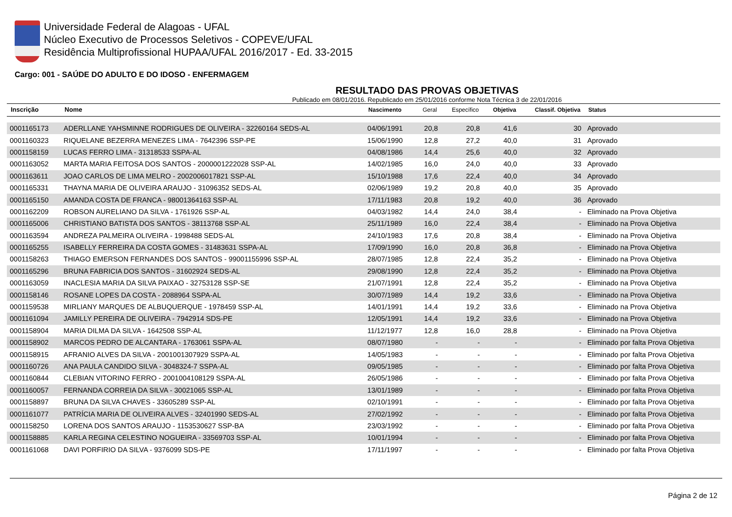Universidade Federal de Alagoas - UFAL
Núcleo Executivo de Processos Seletivos - COPEVE/UFAL
Residência Multiprofissional HUPAA/UFAL 2016/2017 - Ed. 33-2015
Cargo: 001 - SAÚDE DO ADULTO E DO IDOSO - ENFERMAGEM
RESULTADO DAS PROVAS OBJETIVAS
Publicado em 08/01/2016. Republicado em 25/01/2016 conforme Nota Técnica 3 de 22/01/2016
| Inscrição | Nome | Nascimento | Geral | Específico | Objetiva | Classif. Objetiva | Status |
| --- | --- | --- | --- | --- | --- | --- | --- |
| 0001165173 | ADERLLANE YAHSMINNE RODRIGUES DE OLIVEIRA - 32260164 SEDS-AL | 04/06/1991 | 20,8 | 20,8 | 41,6 | 30 | Aprovado |
| 0001160323 | RIQUELANE BEZERRA MENEZES LIMA - 7642396 SSP-PE | 15/06/1990 | 12,8 | 27,2 | 40,0 | 31 | Aprovado |
| 0001158159 | LUCAS FERRO LIMA - 31318533 SSPA-AL | 04/08/1986 | 14,4 | 25,6 | 40,0 | 32 | Aprovado |
| 0001163052 | MARTA MARIA FEITOSA DOS SANTOS - 2000001222028 SSP-AL | 14/02/1985 | 16,0 | 24,0 | 40,0 | 33 | Aprovado |
| 0001163611 | JOAO CARLOS DE LIMA MELRO - 2002006017821 SSP-AL | 15/10/1988 | 17,6 | 22,4 | 40,0 | 34 | Aprovado |
| 0001165331 | THAYNA MARIA DE OLIVEIRA ARAUJO - 31096352 SEDS-AL | 02/06/1989 | 19,2 | 20,8 | 40,0 | 35 | Aprovado |
| 0001165150 | AMANDA COSTA DE FRANCA - 98001364163 SSP-AL | 17/11/1983 | 20,8 | 19,2 | 40,0 | 36 | Aprovado |
| 0001162209 | ROBSON AURELIANO DA SILVA - 1761926 SSP-AL | 04/03/1982 | 14,4 | 24,0 | 38,4 | - | Eliminado na Prova Objetiva |
| 0001165006 | CHRISTIANO BATISTA DOS SANTOS - 38113768 SSP-AL | 25/11/1989 | 16,0 | 22,4 | 38,4 | - | Eliminado na Prova Objetiva |
| 0001163594 | ANDREZA PALMEIRA OLIVEIRA - 1998488 SEDS-AL | 24/10/1983 | 17,6 | 20,8 | 38,4 | - | Eliminado na Prova Objetiva |
| 0001165255 | ISABELLY FERREIRA DA COSTA GOMES - 31483631 SSPA-AL | 17/09/1990 | 16,0 | 20,8 | 36,8 | - | Eliminado na Prova Objetiva |
| 0001158263 | THIAGO EMERSON FERNANDES DOS SANTOS - 99001155996 SSP-AL | 28/07/1985 | 12,8 | 22,4 | 35,2 | - | Eliminado na Prova Objetiva |
| 0001165296 | BRUNA FABRICIA DOS SANTOS - 31602924 SEDS-AL | 29/08/1990 | 12,8 | 22,4 | 35,2 | - | Eliminado na Prova Objetiva |
| 0001163059 | INACLESIA MARIA DA SILVA PAIXAO - 32753128 SSP-SE | 21/07/1991 | 12,8 | 22,4 | 35,2 | - | Eliminado na Prova Objetiva |
| 0001158146 | ROSANE LOPES DA COSTA - 2088964 SSPA-AL | 30/07/1989 | 14,4 | 19,2 | 33,6 | - | Eliminado na Prova Objetiva |
| 0001159538 | MIRLIANY MARQUES DE ALBUQUERQUE - 1978459 SSP-AL | 14/01/1991 | 14,4 | 19,2 | 33,6 | - | Eliminado na Prova Objetiva |
| 0001161094 | JAMILLY PEREIRA DE OLIVEIRA - 7942914 SDS-PE | 12/05/1991 | 14,4 | 19,2 | 33,6 | - | Eliminado na Prova Objetiva |
| 0001158904 | MARIA DILMA DA SILVA - 1642508 SSP-AL | 11/12/1977 | 12,8 | 16,0 | 28,8 | - | Eliminado na Prova Objetiva |
| 0001158902 | MARCOS PEDRO DE ALCANTARA - 1763061 SSPA-AL | 08/07/1980 | - | - | - | - | Eliminado por falta Prova Objetiva |
| 0001158915 | AFRANIO ALVES DA SILVA - 2001001307929 SSPA-AL | 14/05/1983 | - | - | - | - | Eliminado por falta Prova Objetiva |
| 0001160726 | ANA PAULA CANDIDO SILVA - 3048324-7 SSPA-AL | 09/05/1985 | - | - | - | - | Eliminado por falta Prova Objetiva |
| 0001160844 | CLEBIAN VITORINO FERRO - 2001004108129 SSPA-AL | 26/05/1986 | - | - | - | - | Eliminado por falta Prova Objetiva |
| 0001160057 | FERNANDA CORREIA DA SILVA - 30021065 SSP-AL | 13/01/1989 | - | - | - | - | Eliminado por falta Prova Objetiva |
| 0001158897 | BRUNA DA SILVA CHAVES - 33605289 SSP-AL | 02/10/1991 | - | - | - | - | Eliminado por falta Prova Objetiva |
| 0001161077 | PATRÍCIA MARIA DE OLIVEIRA ALVES - 32401990 SEDS-AL | 27/02/1992 | - | - | - | - | Eliminado por falta Prova Objetiva |
| 0001158250 | LORENA DOS SANTOS ARAUJO - 1153530627 SSP-BA | 23/03/1992 | - | - | - | - | Eliminado por falta Prova Objetiva |
| 0001158885 | KARLA REGINA CELESTINO NOGUEIRA - 33569703 SSP-AL | 10/01/1994 | - | - | - | - | Eliminado por falta Prova Objetiva |
| 0001161068 | DAVI PORFIRIO DA SILVA - 9376099 SDS-PE | 17/11/1997 | - | - | - | - | Eliminado por falta Prova Objetiva |
Página 2 de 12